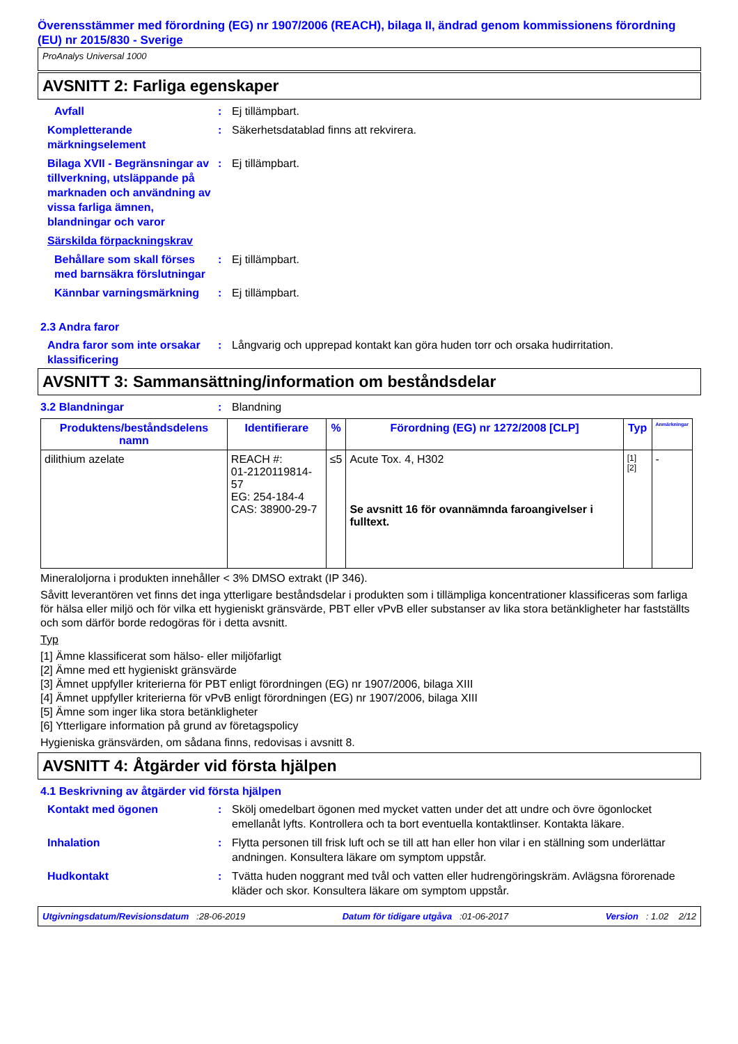Överensstämmer med förordning (EG) nr 1907/2006 (REACH), bilaga II, ändrad genom kommissionens förordning (EU) nr 2015/830 - Sverige
ProAnalys Universal 1000
AVSNITT 2: Farliga egenskaper
Avfall : Ej tillämpbart.
Kompletterande märkningselement
: Säkerhetsdatablad finns att rekvirera.
Bilaga XVII - Begränsningar av tillverkning, utsläppande på marknaden och användning av vissa farliga ämnen, blandningar och varor
: Ej tillämpbart.
Särskilda förpackningskrav
Behållare som skall förses med barnsäkra förslutningar
: Ej tillämpbart.
Kännbar varningsmärkning : Ej tillämpbart.
2.3 Andra faror
Andra faror som inte orsakar klassificering
: Långvarig och upprepad kontakt kan göra huden torr och orsaka hudirritation.
AVSNITT 3: Sammansättning/information om beståndsdelar
3.2 Blandningar : Blandning
| Produktens/beståndsdelens namn | Identifierare | % | Förordning (EG) nr 1272/2008 [CLP] | Typ | Anmärkningar |
| --- | --- | --- | --- | --- | --- |
| dilithium azelate | REACH #: 01-2120119814-57 EG: 254-184-4 CAS: 38900-29-7 | ≤5 | Acute Tox. 4, H302 Se avsnitt 16 för ovannämnda faroangivelser i fulltext. | [1] [2] | - |
Mineraloljorna i produkten innehåller < 3% DMSO extrakt (IP 346).
Såvitt leverantören vet finns det inga ytterligare beståndsdelar i produkten som i tillämpliga koncentrationer klassificeras som farliga för hälsa eller miljö och för vilka ett hygieniskt gränsvärde, PBT eller vPvB eller substanser av lika stora betänkligheter har fastställts och som därför borde redogöras för i detta avsnitt.
Typ
[1] Ämne klassificerat som hälso- eller miljöfarligt
[2] Ämne med ett hygieniskt gränsvärde
[3] Ämnet uppfyller kriterierna för PBT enligt förordningen (EG) nr 1907/2006, bilaga XIII
[4] Ämnet uppfyller kriterierna för vPvB enligt förordningen (EG) nr 1907/2006, bilaga XIII
[5] Ämne som inger lika stora betänkligheter
[6] Ytterligare information på grund av företagspolicy
Hygieniska gränsvärden, om sådana finns, redovisas i avsnitt 8.
AVSNITT 4: Åtgärder vid första hjälpen
4.1 Beskrivning av åtgärder vid första hjälpen
Kontakt med ögonen : Skölj omedelbart ögonen med mycket vatten under det att undre och övre ögonlocket emellanåt lyfts. Kontrollera och ta bort eventuella kontaktlinser. Kontakta läkare.
Inhalation : Flytta personen till frisk luft och se till att han eller hon vilar i en ställning som underlättar andningen. Konsultera läkare om symptom uppstår.
Hudkontakt : Tvätta huden noggrant med tvål och vatten eller hudrengöringskräm. Avlägsna förorenade kläder och skor. Konsultera läkare om symptom uppstår.
Utgivningsdatum/Revisionsdatum :28-06-2019 Datum för tidigare utgåva :01-06-2017 Version : 1.02 2/12